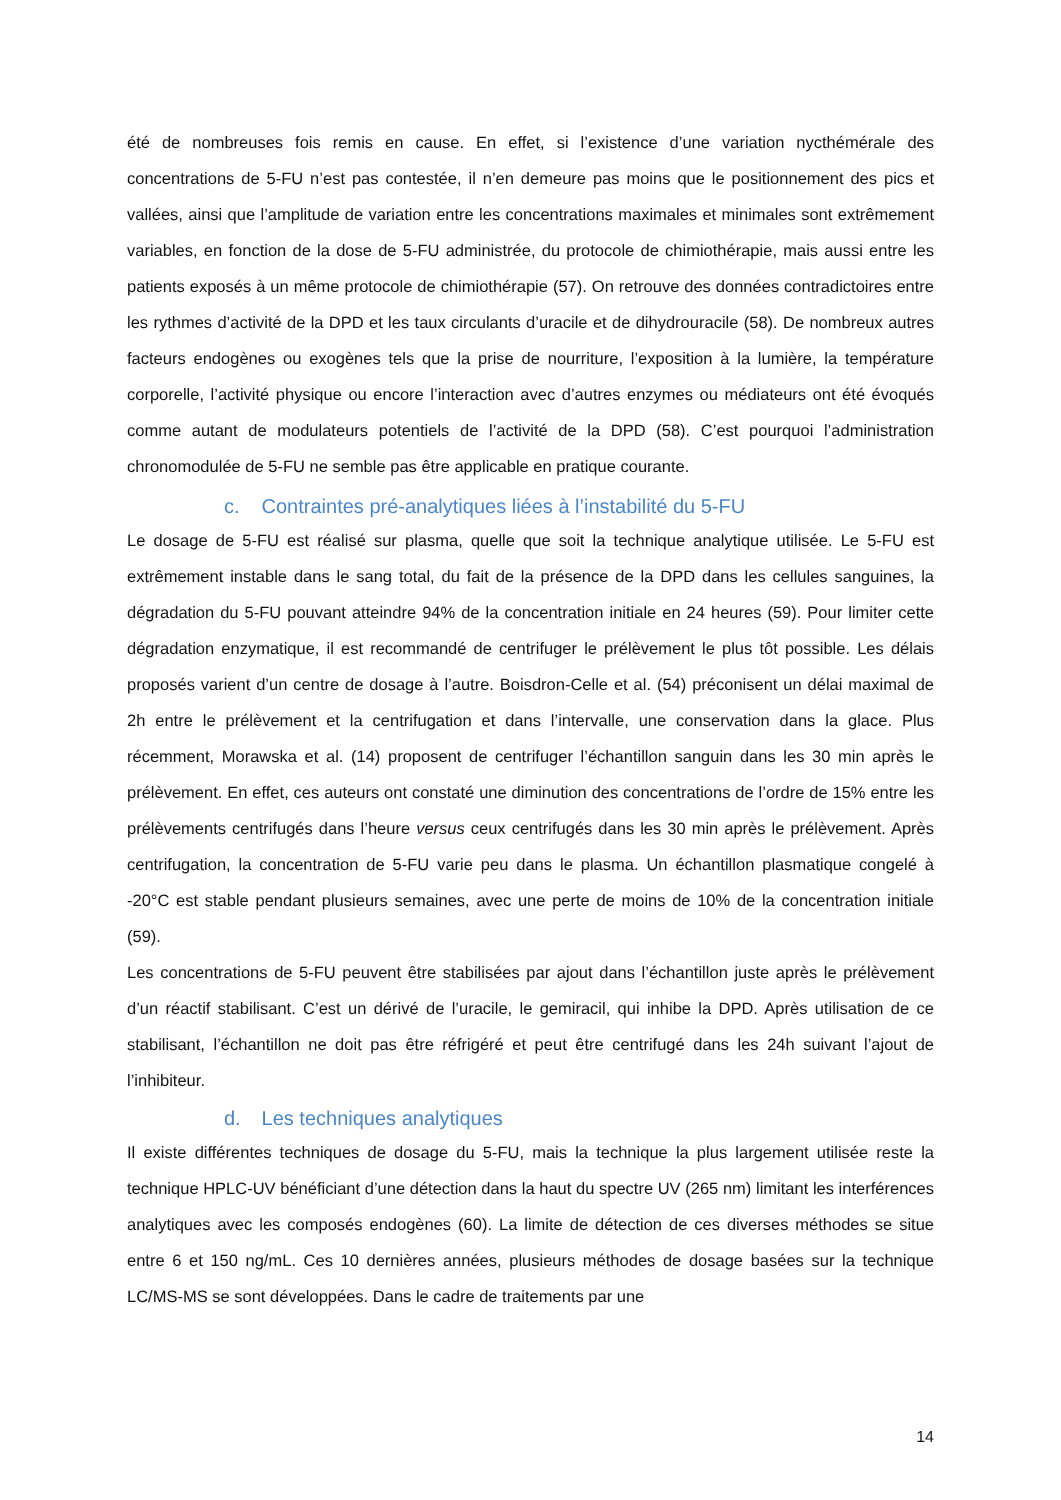été de nombreuses fois remis en cause. En effet, si l’existence d’une variation nycthémérale des concentrations de 5-FU n’est pas contestée, il n’en demeure pas moins que le positionnement des pics et vallées, ainsi que l’amplitude de variation entre les concentrations maximales et minimales sont extrêmement variables, en fonction de la dose de 5-FU administrée, du protocole de chimiothérapie, mais aussi entre les patients exposés à un même protocole de chimiothérapie (57). On retrouve des données contradictoires entre les rythmes d’activité de la DPD et les taux circulants d’uracile et de dihydrouracile (58). De nombreux autres facteurs endogènes ou exogènes tels que la prise de nourriture, l’exposition à la lumière, la température corporelle, l’activité physique ou encore l’interaction avec d’autres enzymes ou médiateurs ont été évoqués comme autant de modulateurs potentiels de l’activité de la DPD (58). C’est pourquoi l’administration chronomodulée de 5-FU ne semble pas être applicable en pratique courante.
c. Contraintes pré-analytiques liées à l’instabilité du 5-FU
Le dosage de 5-FU est réalisé sur plasma, quelle que soit la technique analytique utilisée. Le 5-FU est extrêmement instable dans le sang total, du fait de la présence de la DPD dans les cellules sanguines, la dégradation du 5-FU pouvant atteindre 94% de la concentration initiale en 24 heures (59). Pour limiter cette dégradation enzymatique, il est recommandé de centrifuger le prélèvement le plus tôt possible. Les délais proposés varient d’un centre de dosage à l’autre. Boisdron-Celle et al. (54) préconisent un délai maximal de 2h entre le prélèvement et la centrifugation et dans l’intervalle, une conservation dans la glace. Plus récemment, Morawska et al. (14) proposent de centrifuger l’échantillon sanguin dans les 30 min après le prélèvement. En effet, ces auteurs ont constaté une diminution des concentrations de l’ordre de 15% entre les prélèvements centrifugés dans l’heure versus ceux centrifugés dans les 30 min après le prélèvement. Après centrifugation, la concentration de 5-FU varie peu dans le plasma. Un échantillon plasmatique congelé à -20°C est stable pendant plusieurs semaines, avec une perte de moins de 10% de la concentration initiale (59).
Les concentrations de 5-FU peuvent être stabilisées par ajout dans l’échantillon juste après le prélèvement d’un réactif stabilisant. C’est un dérivé de l’uracile, le gemiracil, qui inhibe la DPD. Après utilisation de ce stabilisant, l’échantillon ne doit pas être réfrigéré et peut être centrifugé dans les 24h suivant l’ajout de l’inhibiteur.
d. Les techniques analytiques
Il existe différentes techniques de dosage du 5-FU, mais la technique la plus largement utilisée reste la technique HPLC-UV bénéficiant d’une détection dans la haut du spectre UV (265 nm) limitant les interférences analytiques avec les composés endogènes (60). La limite de détection de ces diverses méthodes se situe entre 6 et 150 ng/mL. Ces 10 dernières années, plusieurs méthodes de dosage basées sur la technique LC/MS-MS se sont développées. Dans le cadre de traitements par une
14